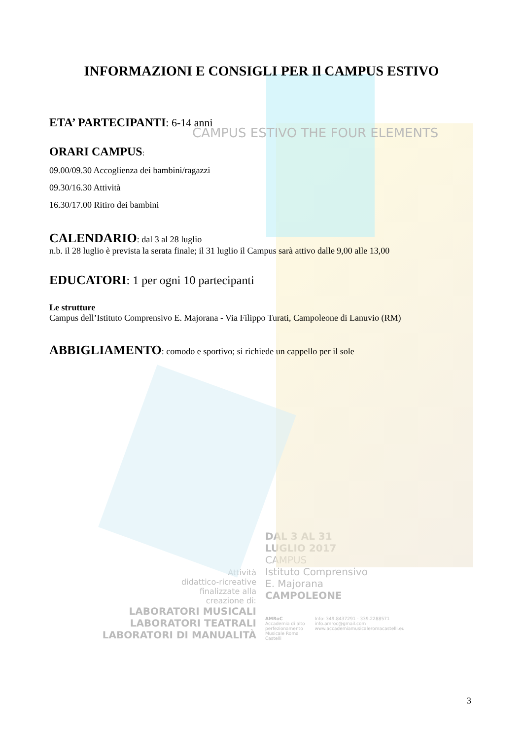INFORMAZIONI E CONSIGLI PER Il CAMPUS ESTIVO
ETA’ PARTECIPANTI: 6-14 anni
CAMPUS ESTIVO THE FOUR ELEMENTS
ORARI CAMPUS:
09.00/09.30 Accoglienza dei bambini/ragazzi
09.30/16.30 Attività
16.30/17.00 Ritiro dei bambini
CALENDARIO: dal 3 al 28 luglio
n.b. il 28 luglio è prevista la serata finale; il 31 luglio il Campus sarà attivo dalle 9,00 alle 13,00
EDUCATORI: 1 per ogni 10 partecipanti
Le strutture
Campus dell’Istituto Comprensivo E. Majorana - Via Filippo Turati, Campoleone di Lanuvio (RM)
ABBIGLIAMENTO: comodo e sportivo; si richiede un cappello per il sole
Attività
didattico-ricreative
finalizzate alla
creazione di:
LABORATORI MUSICALI
LABORATORI TEATRALI
LABORATORI DI MANUALITÀ
DAL 3 AL 31
LUGLIO 2017
CAMPUS
Istituto Comprensivo
E. Majorana
CAMPOLEONE
AMRoC
Accademia di alto
perfezionamento
Musicale Roma
Castelli
Info: 349.8437291 - 339.2288571
info.amroc@gmail.com
www.accademiamusicaleromacastelli.eu
3